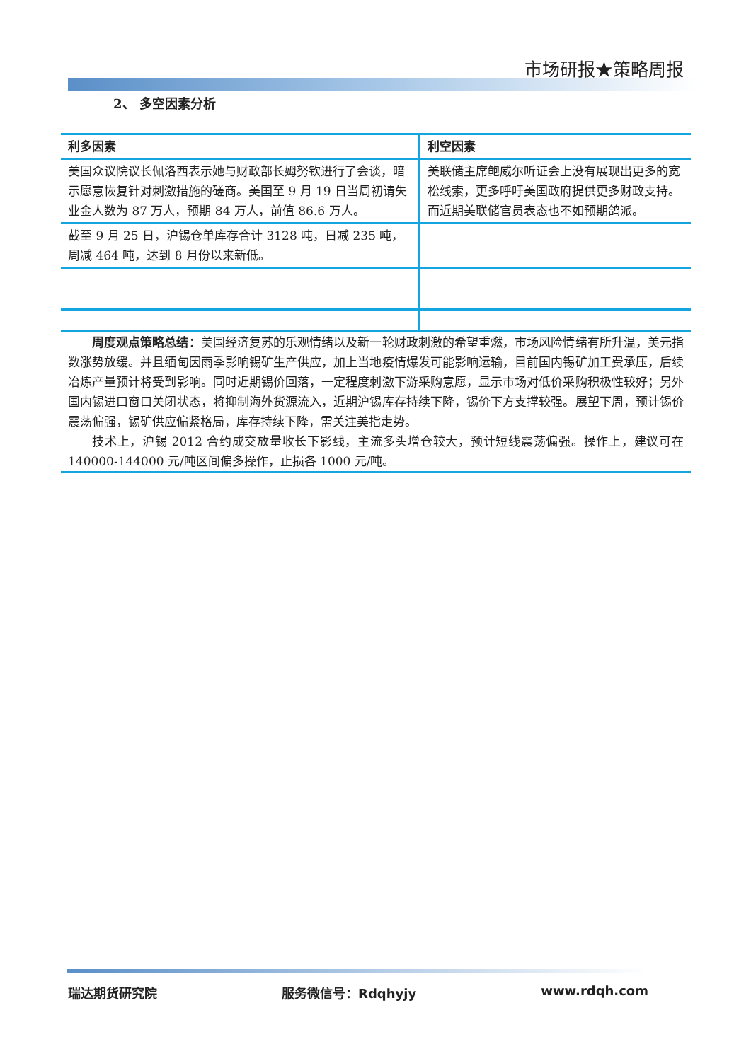市场研报★策略周报
2、 多空因素分析
| 利多因素 | 利空因素 |
| --- | --- |
| 美国众议院议长佩洛西表示她与财政部长姆努钦进行了会谈，暗示愿意恢复针对刺激措施的磋商。美国至 9 月 19 日当周初请失业金人数为 87 万人，预期 84 万人，前值 86.6 万人。 | 美联储主席鲍威尔听证会上没有展现出更多的宽松线索，更多呼吁美国政府提供更多财政支持。而近期美联储官员表态也不如预期鸽派。 |
| 截至 9 月 25 日，沪锡仓单库存合计 3128 吨，日减 235 吨，周减 464 吨，达到 8 月份以来新低。 | |
周度观点策略总结：美国经济复苏的乐观情绪以及新一轮财政刺激的希望重燃，市场风险情绪有所升温，美元指数涨势放缓。并且缅甸因雨季影响锡矿生产供应，加上当地疫情爆发可能影响运输，目前国内锡矿加工费承压，后续冶炼产量预计将受到影响。同时近期锡价回落，一定程度刺激下游采购意愿，显示市场对低价采购积极性较好；另外国内锡进口窗口关闭状态，将抑制海外货源流入，近期沪锡库存持续下降，锡价下方支撑较强。展望下周，预计锡价震荡偏强，锡矿供应偏紧格局，库存持续下降，需关注美指走势。
技术上，沪锡 2012 合约成交放量收长下影线，主流多头增仓较大，预计短线震荡偏强。操作上，建议可在 140000-144000 元/吨区间偏多操作，止损各 1000 元/吨。
瑞达期货研究院 服务微信号：Rdqhyjy www.rdqh.com